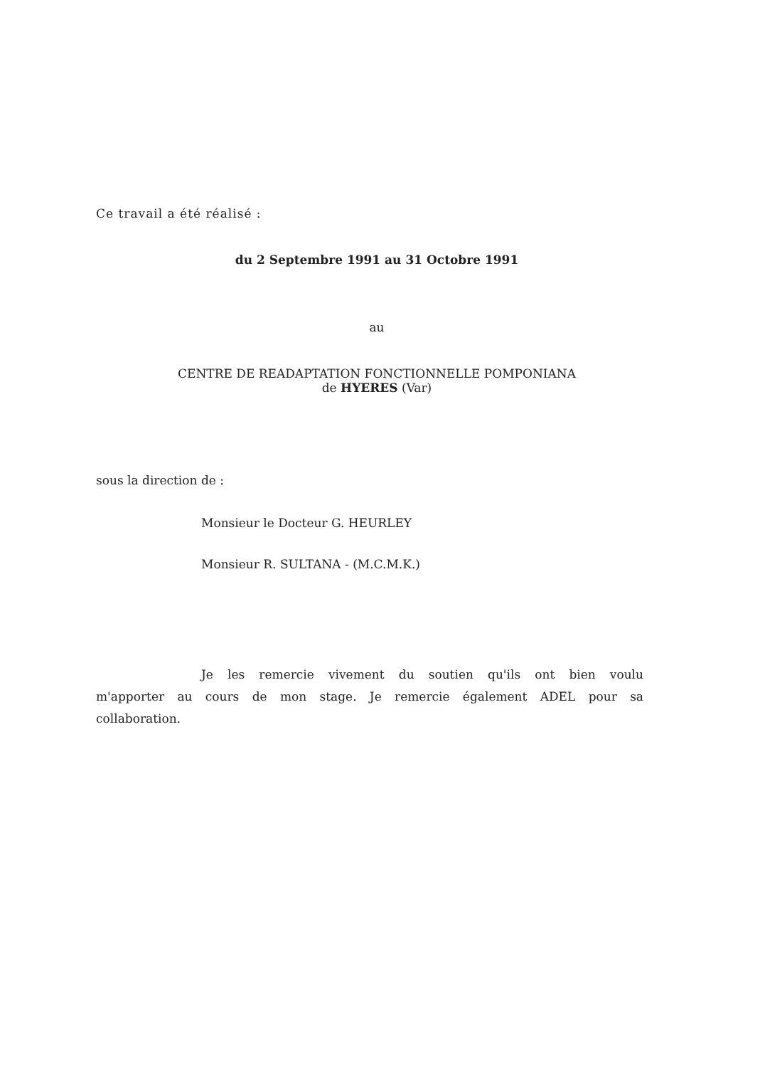Ce travail a été réalisé :
du 2 Septembre 1991 au 31 Octobre 1991
au
CENTRE DE READAPTATION FONCTIONNELLE POMPONIANA
de HYERES (Var)
sous la direction de :
Monsieur le Docteur G. HEURLEY
Monsieur R. SULTANA - (M.C.M.K.)
Je les remercie vivement du soutien qu'ils ont bien voulu m'apporter au cours de mon stage. Je remercie également ADEL pour sa collaboration.